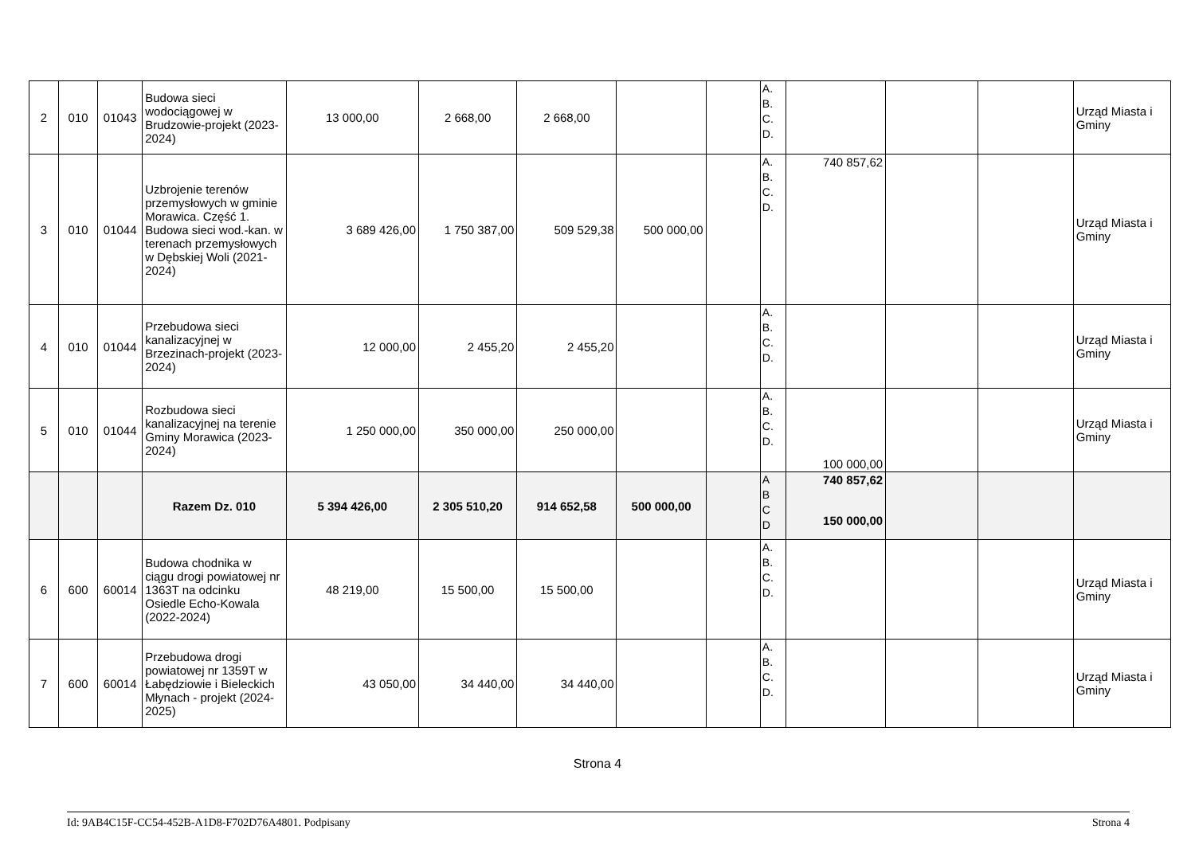| 2 | 010 | 01043 | Budowa sieci wodociągowej w Brudzowie-projekt (2023-2024) | 13 000,00 | 2 668,00 | 2 668,00 | | | A. B. C. D. | | | | Urząd Miasta i Gminy |
| 3 | 010 | 01044 | Uzbrojenie terenów przemysłowych w gminie Morawica. Część 1. Budowa sieci wod.-kan. w terenach przemysłowych w Dębskiej Woli (2021-2024) | 3 689 426,00 | 1 750 387,00 | 509 529,38 | 500 000,00 | | A. B. C. D. | 740 857,62 | | | Urząd Miasta i Gminy |
| 4 | 010 | 01044 | Przebudowa sieci kanalizacyjnej w Brzezinach-projekt (2023-2024) | 12 000,00 | 2 455,20 | 2 455,20 | | | A. B. C. D. | | | | Urząd Miasta i Gminy |
| 5 | 010 | 01044 | Rozbudowa sieci kanalizacyjnej na terenie Gminy Morawica (2023-2024) | 1 250 000,00 | 350 000,00 | 250 000,00 | | | A. B. C. D. | 100 000,00 | | | Urząd Miasta i Gminy |
| | | | Razem Dz. 010 | 5 394 426,00 | 2 305 510,20 | 914 652,58 | 500 000,00 | | A B C D | 740 857,62 150 000,00 | | | |
| 6 | 600 | 60014 | Budowa chodnika w ciągu drogi powiatowej nr 1363T na odcinku Osiedle Echo-Kowala (2022-2024) | 48 219,00 | 15 500,00 | 15 500,00 | | | A. B. C. D. | | | | Urząd Miasta i Gminy |
| 7 | 600 | 60014 | Przebudowa drogi powiatowej nr 1359T w Łabędziowie i Bieleckich Młynach - projekt (2024-2025) | 43 050,00 | 34 440,00 | 34 440,00 | | | A. B. C. D. | | | | Urząd Miasta i Gminy |
Strona 4
Id: 9AB4C15F-CC54-452B-A1D8-F702D76A4801. Podpisany Strona 4